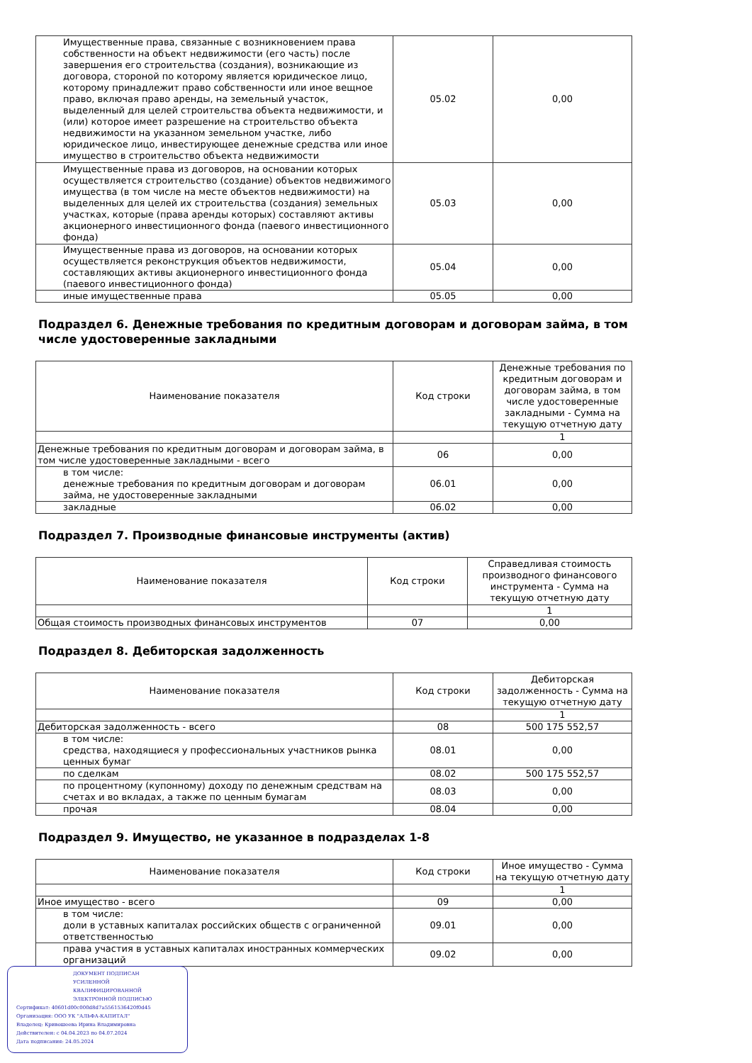| Имущественные права, связанные с возникновением права собственности на объект недвижимости (его часть) после завершения его строительства (создания), возникающие из договора, стороной по которому является юридическое лицо, которому принадлежит право собственности или иное вещное право, включая право аренды, на земельный участок, выделенный для целей строительства объекта недвижимости, и (или) которое имеет разрешение на строительство объекта недвижимости на указанном земельном участке, либо юридическое лицо, инвестирующее денежные средства или иное имущество в строительство объекта недвижимости | 05.02 | 0,00 |
| Имущественные права из договоров, на основании которых осуществляется строительство (создание) объектов недвижимого имущества (в том числе на месте объектов недвижимости) на выделенных для целей их строительства (создания) земельных участках, которые (права аренды которых) составляют активы акционерного инвестиционного фонда (паевого инвестиционного фонда) | 05.03 | 0,00 |
| Имущественные права из договоров, на основании которых осуществляется реконструкция объектов недвижимости, составляющих активы акционерного инвестиционного фонда (паевого инвестиционного фонда) | 05.04 | 0,00 |
| иные имущественные права | 05.05 | 0,00 |
Подраздел 6. Денежные требования по кредитным договорам и договорам займа, в том числе удостоверенные закладными
| Наименование показателя | Код строки | Денежные требования по кредитным договорам и договорам займа, в том числе удостоверенные закладными - Сумма на текущую отчетную дату |
| --- | --- | --- |
| | | 1 |
| Денежные требования по кредитным договорам и договорам займа, в том числе удостоверенные закладными - всего | 06 | 0,00 |
| в том числе: денежные требования по кредитным договорам и договорам займа, не удостоверенные закладными | 06.01 | 0,00 |
| закладные | 06.02 | 0,00 |
Подраздел 7. Производные финансовые инструменты (актив)
| Наименование показателя | Код строки | Справедливая стоимость производного финансового инструмента - Сумма на текущую отчетную дату |
| --- | --- | --- |
| | | 1 |
| Общая стоимость производных финансовых инструментов | 07 | 0,00 |
Подраздел 8. Дебиторская задолженность
| Наименование показателя | Код строки | Дебиторская задолженность - Сумма на текущую отчетную дату |
| --- | --- | --- |
| | | 1 |
| Дебиторская задолженность - всего | 08 | 500 175 552,57 |
| в том числе: средства, находящиеся у профессиональных участников рынка ценных бумаг | 08.01 | 0,00 |
| по сделкам | 08.02 | 500 175 552,57 |
| по процентному (купонному) доходу по денежным средствам на счетах и во вкладах, а также по ценным бумагам | 08.03 | 0,00 |
| прочая | 08.04 | 0,00 |
Подраздел 9. Имущество, не указанное в подразделах 1-8
| Наименование показателя | Код строки | Иное имущество - Сумма на текущую отчетную дату |
| --- | --- | --- |
| | | 1 |
| Иное имущество - всего | 09 | 0,00 |
| в том числе: доли в уставных капиталах российских обществ с ограниченной ответственностью | 09.01 | 0,00 |
| права участия в уставных капиталах иностранных коммерческих организаций | 09.02 | 0,00 |
ДОКУМЕНТ ПОДПИСАН
УСИЛЕННОЙ КВАЛИФИЦИРОВАННОЙ
ЭЛЕКТРОННОЙ ПОДПИСЬЮ
Сертификат: 40601d00c000d8d7a5561536420f0d45
Организация: ООО УК "АЛЬФА-КАПИТАЛ"
Владелец: Кривошеева Ирина Владимировна
Действителен: с 04.04.2023 по 04.07.2024
Дата подписания: 24.05.2024